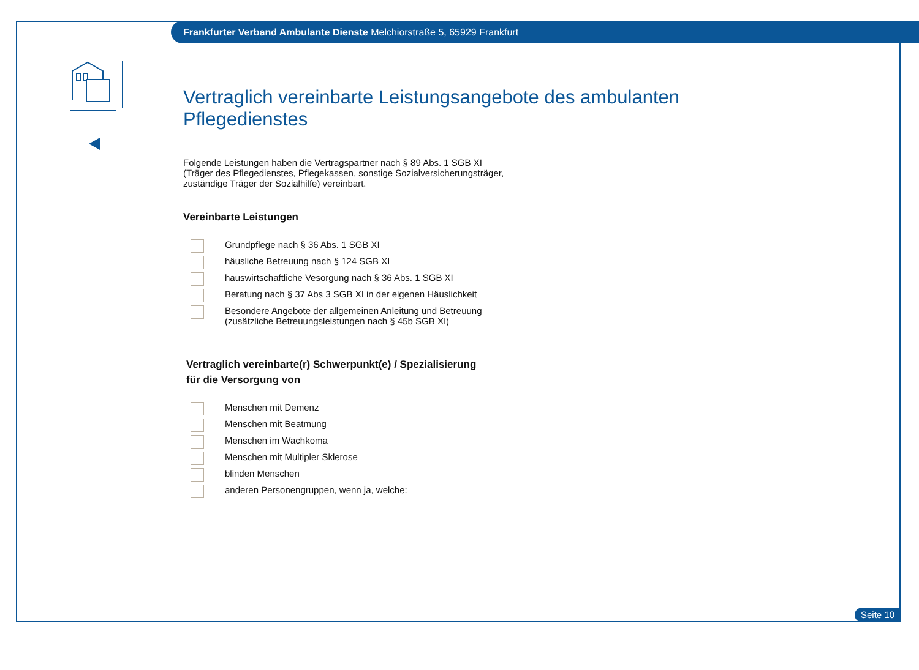Frankfurter Verband Ambulante Dienste Melchiorstraße 5, 65929 Frankfurt
Vertraglich vereinbarte Leistungsangebote des ambulanten Pflegedienstes
Folgende Leistungen haben die Vertragspartner nach § 89 Abs. 1 SGB XI
(Träger des Pflegedienstes, Pflegekassen, sonstige Sozialversicherungsträger,
zuständige Träger der Sozialhilfe) vereinbart.
Vereinbarte Leistungen
Grundpflege nach § 36 Abs. 1 SGB XI
häusliche Betreuung nach § 124 SGB XI
hauswirtschaftliche Vesorgung nach § 36 Abs. 1 SGB XI
Beratung nach § 37 Abs 3 SGB XI in der eigenen Häuslichkeit
Besondere Angebote der allgemeinen Anleitung und Betreuung
(zusätzliche Betreuungsleistungen nach § 45b SGB XI)
Vertraglich vereinbarte(r) Schwerpunkt(e) / Spezialisierung
für die Versorgung von
Menschen mit Demenz
Menschen mit Beatmung
Menschen im Wachkoma
Menschen mit Multipler Sklerose
blinden Menschen
anderen Personengruppen, wenn ja, welche:
Seite 10